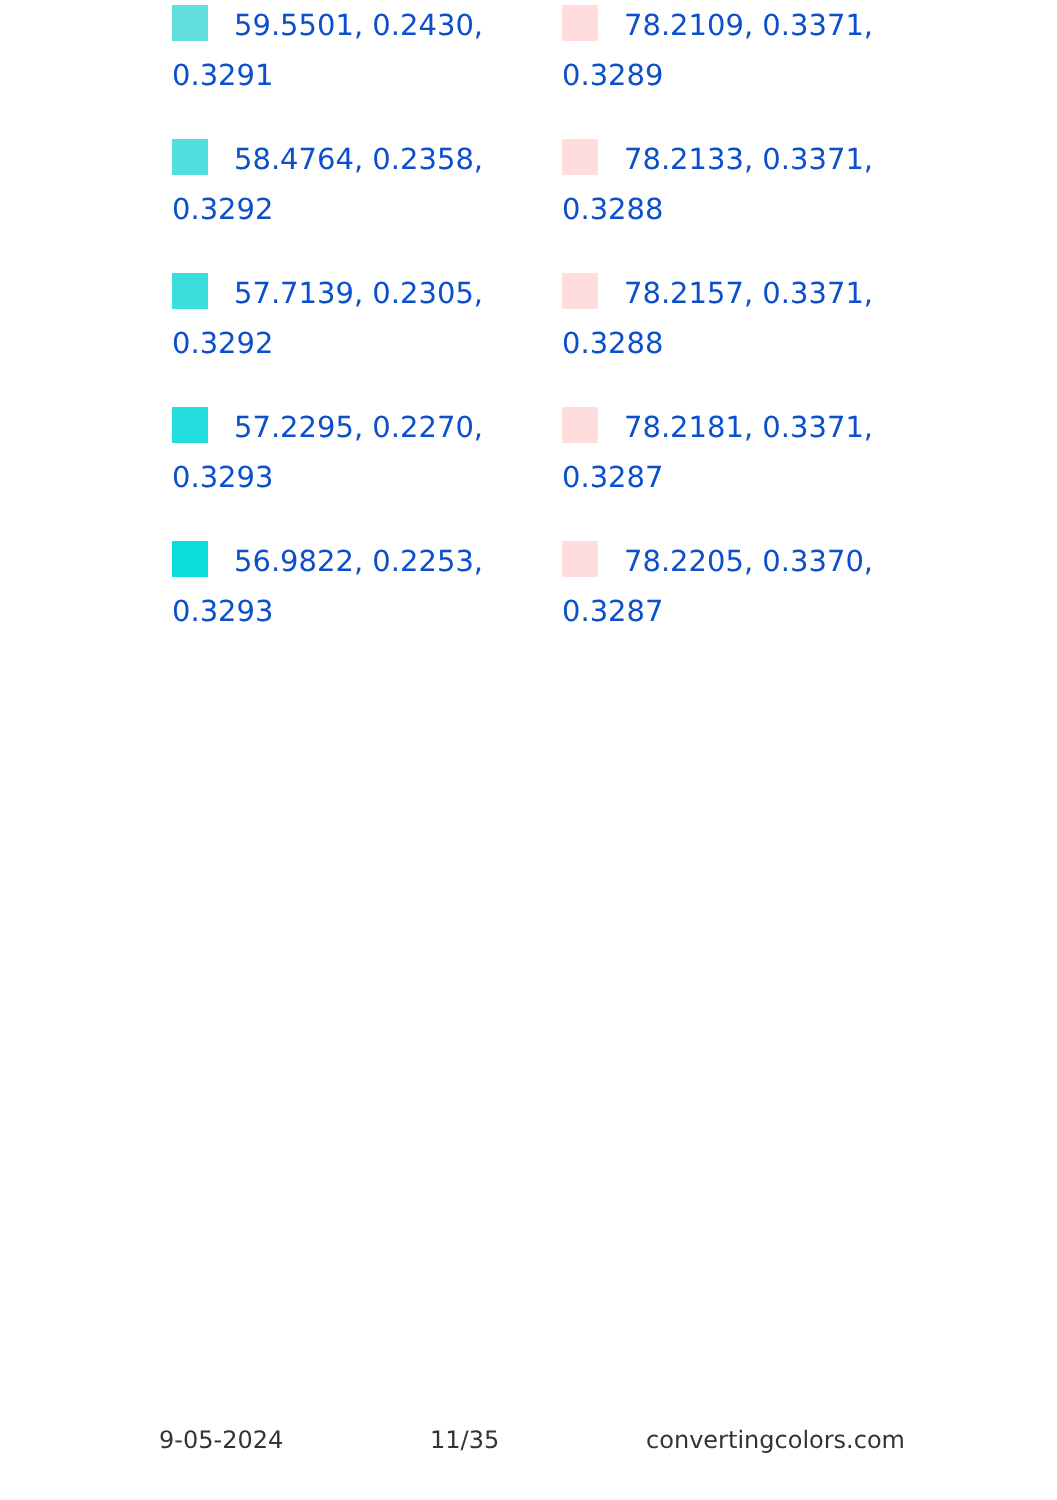59.5501, 0.2430, 0.3291
78.2109, 0.3371, 0.3289
58.4764, 0.2358, 0.3292
78.2133, 0.3371, 0.3288
57.7139, 0.2305, 0.3292
78.2157, 0.3371, 0.3288
57.2295, 0.2270, 0.3293
78.2181, 0.3371, 0.3287
56.9822, 0.2253, 0.3293
78.2205, 0.3370, 0.3287
9-05-2024 11/35 convertingcolors.com